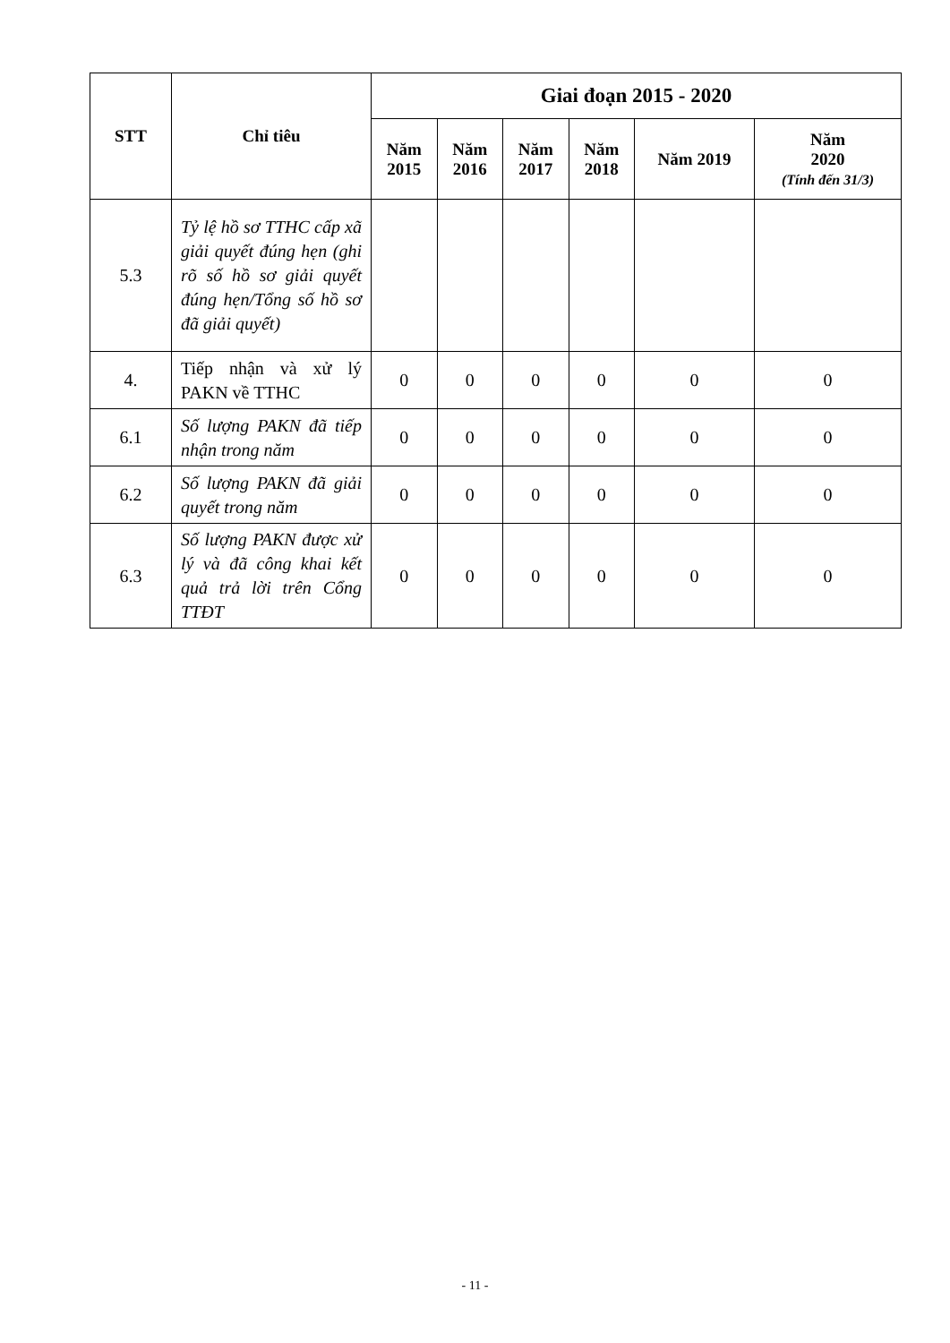| STT | Chỉ tiêu | Giai đoạn 2015 - 2020 | | | | | |
| --- | --- | --- | --- | --- | --- | --- | --- |
| | | Năm 2015 | Năm 2016 | Năm 2017 | Năm 2018 | Năm 2019 | Năm 2020 (Tính đến 31/3) |
| 5.3 | Tỷ lệ hồ sơ TTHC cấp xã giải quyết đúng hẹn (ghi rõ số hồ sơ giải quyết đúng hẹn/Tổng số hồ sơ đã giải quyết) | | | | | | |
| 4. | Tiếp nhận và xử lý PAKN về TTHC | 0 | 0 | 0 | 0 | 0 | 0 |
| 6.1 | Số lượng PAKN đã tiếp nhận trong năm | 0 | 0 | 0 | 0 | 0 | 0 |
| 6.2 | Số lượng PAKN đã giải quyết trong năm | 0 | 0 | 0 | 0 | 0 | 0 |
| 6.3 | Số lượng PAKN được xử lý và đã công khai kết quả trả lời trên Cổng TTĐT | 0 | 0 | 0 | 0 | 0 | 0 |
- 11 -